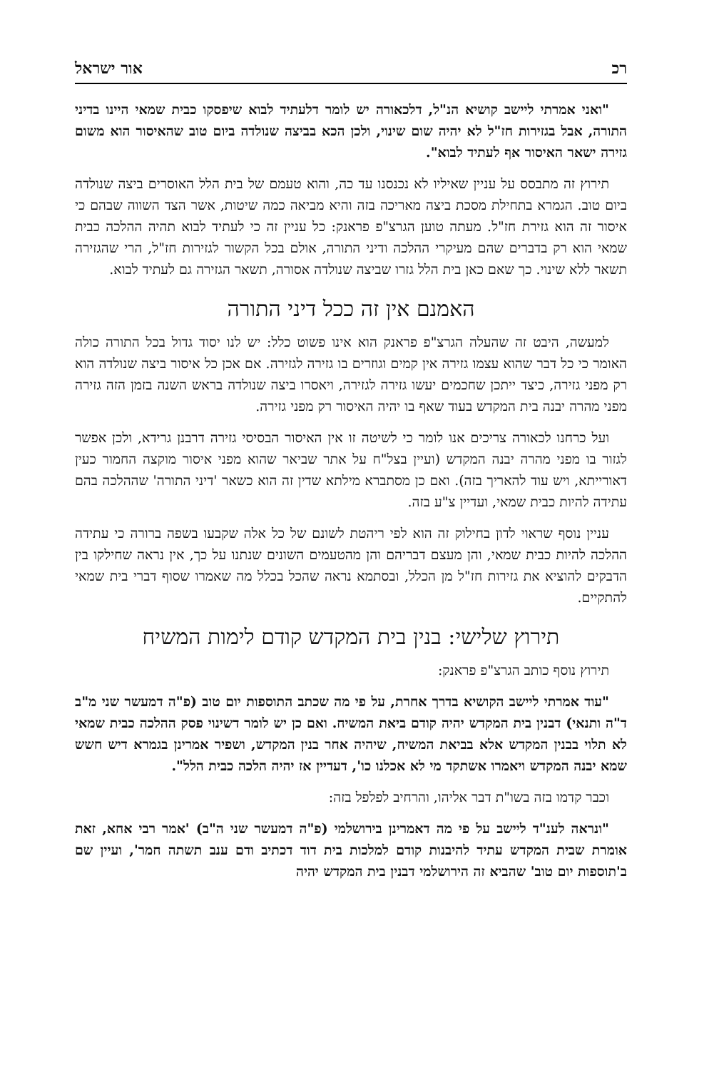רכ אור ישראל
"ואני אמרתי ליישב קושיא הנ"ל, דלכאורה יש לומר דלעתיד לבוא שיפסקו כבית שמאי היינו בדיני התורה, אבל בגזירות חז"ל לא יהיה שום שינוי, ולכן הכא בביצה שנולדה ביום טוב שהאיסור הוא משום גזירה ישאר האיסור אף לעתיד לבוא".
תירוץ זה מתבסס על עניין שאיליו לא נכנסנו עד כה, והוא טעמם של בית הלל האוסרים ביצה שנולדה ביום טוב. הגמרא בתחילת מסכת ביצה מאריכה בזה והיא מביאה כמה שיטות, אשר הצד השווה שבהם כי איסור זה הוא גזירת חז"ל. מעתה טוען הגרצ"פ פראנק: כל עניין זה כי לעתיד לבוא תהיה ההלכה כבית שמאי הוא רק בדברים שהם מעיקרי ההלכה ודיני התורה, אולם בכל הקשור לגזירות חז"ל, הרי שהגזירה תשאר ללא שינוי. כך שאם כאן בית הלל גזרו שביצה שנולדה אסורה, תשאר הגזירה גם לעתיד לבוא.
האמנם אין זה ככל דיני התורה
למעשה, היבט זה שהעלה הגרצ"פ פראנק הוא אינו פשוט כלל: יש לנו יסוד גדול בכל התורה כולה האומר כי כל דבר שהוא עצמו גזירה אין קמים וגוזרים בו גזירה לגזירה. אם אכן כל איסור ביצה שנולדה הוא רק מפני גזירה, כיצד ייתכן שחכמים יעשו גזירה לגזירה, ויאסרו ביצה שנולדה בראש השנה בזמן הזה גזירה מפני מהרה יבנה בית המקדש בעוד שאף בו יהיה האיסור רק מפני גזירה.
ועל כרחנו לכאורה צריכים אנו לומר כי לשיטה זו אין האיסור הבסיסי גזירה דרבנן גרידא, ולכן אפשר לגזור בו מפני מהרה יבנה המקדש (ועיין בצל"ח על אתר שביאר שהוא מפני איסור מוקצה החמור כעין דאורייתא, ויש עוד להאריך בזה). ואם כן מסתברא מילתא שדין זה הוא כשאר 'דיני התורה' שההלכה בהם עתידה להיות כבית שמאי, ועדיין צ"ע בזה.
עניין נוסף שראוי לדון בחילוק זה הוא לפי ריהטת לשונם של כל אלה שקבעו בשפה ברורה כי עתידה ההלכה להיות כבית שמאי, והן מעצם דבריהם והן מהטעמים השונים שנתנו על כך, אין נראה שחילקו בין הדבקים להוציא את גזירות חז"ל מן הכלל, ובסתמא נראה שהכל בכלל מה שאמרו שסוף דברי בית שמאי להתקיים.
תירוץ שלישי: בנין בית המקדש קודם לימות המשיח
תירוץ נוסף כותב הגרצ"פ פראנק:
"עוד אמרתי ליישב הקושיא בדרך אחרת, על פי מה שכתב התוספות יום טוב (פ"ה דמעשר שני מ"ב ד"ה ותנאי) דבנין בית המקדש יהיה קודם ביאת המשיח. ואם כן יש לומר דשינוי פסק ההלכה כבית שמאי לא תלוי בבנין המקדש אלא בביאת המשיח, שיהיה אחר בנין המקדש, ושפיר אמרינן בגמרא דיש חשש שמא יבנה המקדש ויאמרו אשתקד מי לא אכלנו כו', דעדיין אז יהיה הלכה כבית הלל".
וכבר קדמו בזה בשו"ת דבר אליהו, והרחיב לפלפל בזה:
"ונראה לענ"ד ליישב על פי מה דאמרינן בירושלמי (פ"ה דמעשר שני ה"ב) 'אמר רבי אחא, זאת אומרת שבית המקדש עתיד להיבנות קודם למלכות בית דוד דכתיב ודם ענב תשתה חמר', ועיין שם ב'תוספות יום טוב' שהביא זה הירושלמי דבנין בית המקדש יהיה